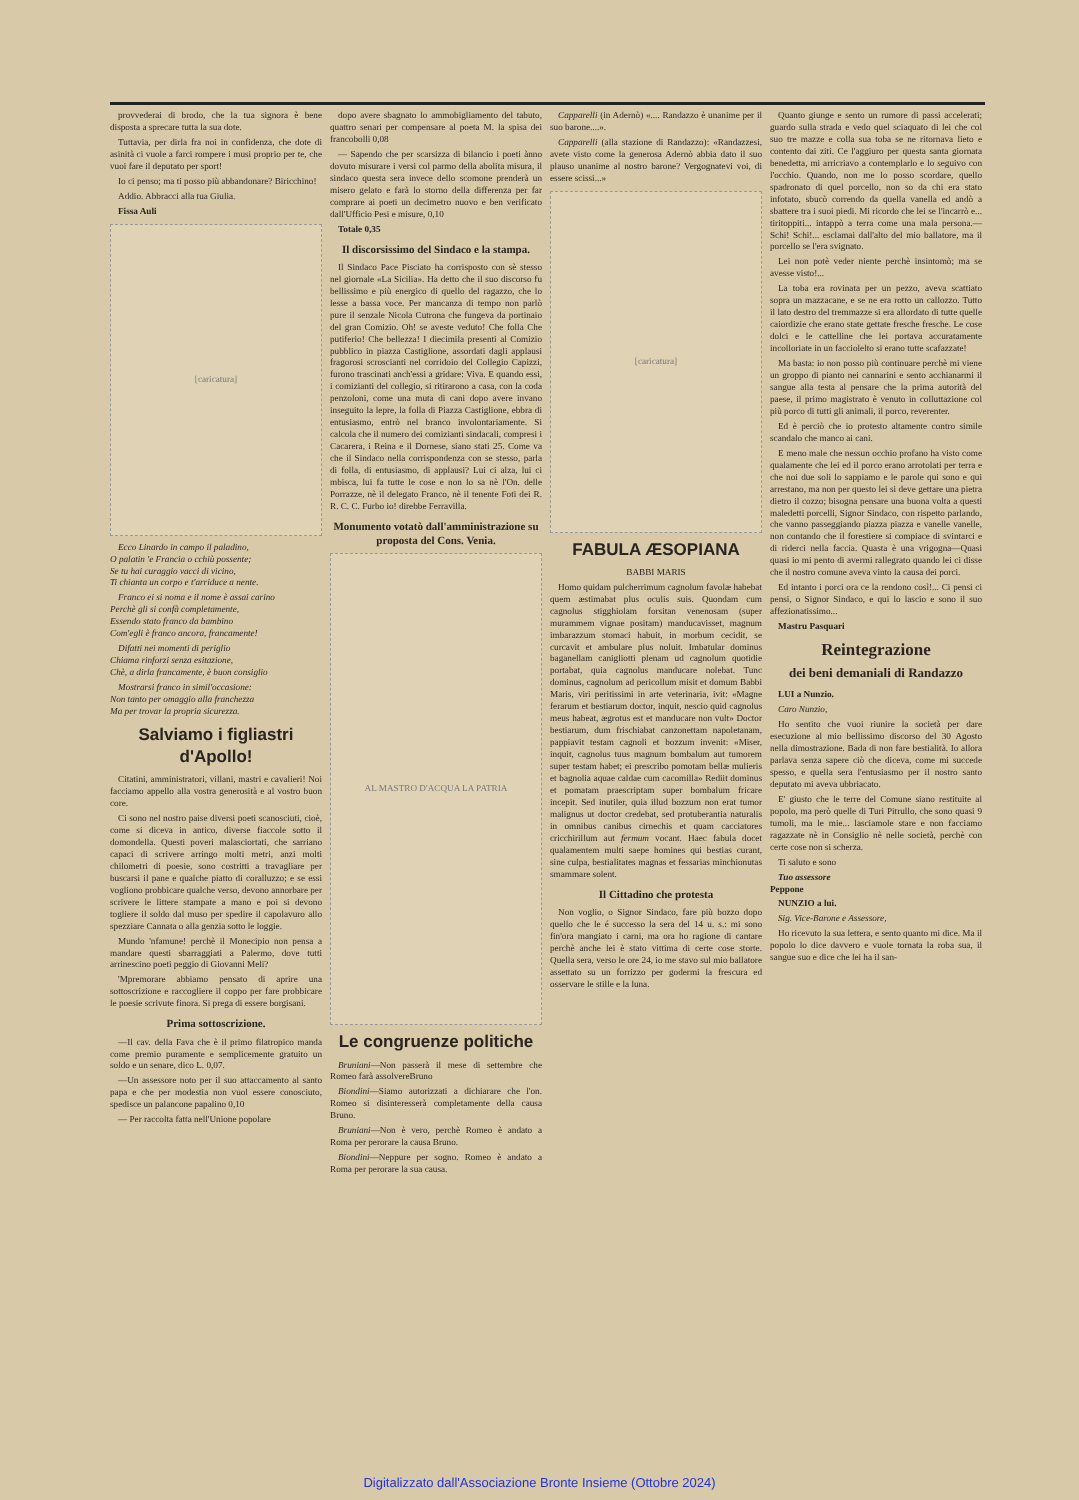provvederai di brodo, che la tua signora è bene disposta a sprecare tutta la sua dote.
Tuttavia, per dirla fra noi in confidenza, che dote di asinità ci vuole a farci rompere i musi proprio per te, che vuoi fare il deputato per sport!
Io ci penso; ma ti posso più abbandonare? Biricchino!
Addio. Abbracci alla tua Giulia.
Fissa Auli
[caricatura]
Ecco Linardo in campo il paladino,
O palatin 'e Francia o cchiù possente;
Se tu hai curaggio vacci di vicino,
Ti chianta un corpo e t'arriduce a nente.
Franco ei si noma e il nome è assai carino
Perchè gli si confà completamente,
Essendo stato franco da bambino
Com'egli è franco ancora, francamente!
Difatti nei momenti di periglio
Chiama rinforzi senza esitazione,
Chè, a dirla francamente, è buon consiglio
Mostrarsi franco in simil'occasione:
Non tanto per omaggio alla franchezza
Ma per trovar la propria sicurezza.
Salviamo i figliastri d'Apollo!
Citatini, amministratori, villani, mastri e cavalieri! Noi facciamo appello alla vostra generosità e al vostro buon core.
Ci sono nel nostro paise diversi poeti scanosciuti, cioè, come si diceva in antico, diverse fiaccole sotto il domondella. Questi poveri malasciortati, che sarriano capaci di scrivere arringo molti metri, anzi molti chilometri di poesie, sono costritti a travagliare per buscarsi il pane e qualche piatto di coralluzzo; e se essi vogliono probbicare qualche verso, devono annorbare per scrivere le littere stampate a mano e poi si devono togliere il soldo dal muso per spedire il capolavuro allo spezziare Cannata o alla genzia sotto le loggie.
Mundo 'nfamune! perchè il Monecipio non pensa a mandare questi sbarraggiati a Palermo, dove tutti arrinescino poeti peggio di Giovanni Meli?
'Mpremorare abbiamo pensato di aprire una sottoscrizione e raccogliere il coppo per fare probbicare le poesie scrivute finora. Si prega di essere borgisani.
Prima sottoscrizione.
—Il cav. della Fava che è il primo filatropico manda come premio puramente e semplicemente gratuito un soldo e un senare, dico L. 0,07.
—Un assessore noto per il suo attaccamento al santo papa e che per modestia non vuol essere conosciuto, spedisce un palancone papalino 0,10
— Per raccolta fatta nell'Unione popolare
dopo avere sbagnato lo ammobigliamento del tabuto, quattro senari per compensare al poeta M. la spisa dei francobolli 0,08
— Sapendo che per scarsizza di bilancio i poeti ànno dovuto misurare i versi col parmo della abolita misura, il sindaco questa sera invece dello scomone prenderà un misero gelato e farà lo storno della differenza per far comprare ai poeti un decimetro nuovo e ben verificato dall'Ufficio Pesi e misure, 0,10
Totale 0,35
Il discorsissimo del Sindaco e la stampa.
Il Sindaco Pace Pisciato ha corrisposto con sè stesso nel giornale «La Sicilia». Ha detto che il suo discorso fu bellissimo e più energico di quello del ragazzo, che lo lesse a bassa voce. Per mancanza di tempo non parlò pure il senzale Nicola Cutrona che fungeva da portinaio del gran Comizio. Oh! se aveste veduto! Che folla Che putiferio! Che bellezza! I diecimila presenti al Comizio pubblico in piazza Castiglione, assordati dagli applausi fragorosi scroscianti nel corridoio del Collegio Capizzi, furono trascinati anch'essi a gridare: Viva. E quando essi, i comizianti del collegio, si ritirarono a casa, con la coda penzoloni, come una muta di cani dopo avere invano inseguito la lepre, la folla di Piazza Castiglione, ebbra di entusiasmo, entrò nel branco involontariamente. Si calcola che il numero dei comizianti sindacali, compresi i Cacarera, i Reina e il Dornese, siano stati 25. Come va che il Sindaco nella corrispondenza con se stesso, parla di folla, di entusiasmo, di applausi? Lui ci alza, lui ci mbisca, lui fa tutte le cose e non lo sa nè l'On. delle Porrazze, nè il delegato Franco, nè il tenente Foti dei R. R. C. C. Furbo io! direbbe Ferravilla.
Monumento votatò dall'amministrazione su proposta del Cons. Venia.
AL MASTRO D'ACQUA LA PATRIA
Le congruenze politiche
Bruniani—Non passerà il mese di settembre che Romeo farà assolvereBruno
Biondini—Siamo autorizzati a dichiarare che l'on. Romeo si disinteresserà completamente della causa Bruno.
Bruniani—Non è vero, perchè Romeo è andato a Roma per perorare la causa Bruno.
Biondini—Neppure per sogno. Romeo è andato a Roma per perorare la sua causa.
Capparelli (in Adernò) «.... Randazzo è unanime per il suo barone....».
Capparelli (alla stazione di Randazzo): «Randazzesi, avete visto come la generosa Adernò abbia dato il suo plauso unanime al nostro barone? Vergognatevi voi, di essere scissi...»
[caricatura]
FABULA ÆSOPIANA
BABBI MARIS
Homo quidam pulcherrimum cagnolum favolæ habebat quem æstimabat plus oculis suis. Quondam cum cagnolus stigghiolam forsitan venenosam (super murammem vignae positam) manducavisset, magnum imbarazzum stomaci habuit, in morbum cecidit, se curcavit et ambulare plus noluit. Imbatular dominus baganellam canigliotti plenam ud cagnolum quotidie portabat, quia cagnolus manducare nolebat. Tunc dominus, cagnolum ad pericollum misit et domum Babbi Maris, viri peritissimi in arte veterinaria, ivit: «Magne ferarum et bestiarum doctor, inquit, nescio quid cagnolus meus habeat, ægrotus est et manducare non vult» Doctor bestiarum, dum frischiabat canzonettam napoletanam, pappiavit testam cagnoli et bozzum invenit: «Miser, inquit, cagnolus tuus magnum bombalum aut tumorem super testam habet; ei prescribo pomotam bellæ mulieris et bagnolia aquae caldae cum cacomilla» Rediit dominus et pomatam praescriptam super bombalum fricare incepit. Sed inutiler, quia illud bozzum non erat tumor malignus ut doctor credebat, sed protuberantia naturalis in omnibus canibus cirnechis et quam cacciatores cricchirillum aut fermum vocant. Haec fabula docet qualamentem multi saepe homines qui bestias curant, sine culpa, bestialitates magnas et fessarias minchionutas smammare solent.
Il Cittadino che protesta
Non voglio, o Signor Sindaco, fare più bozzo dopo quello che le é successo la sera del 14 u. s.: mi sono fin'ora mangiato i carni, ma ora ho ragione di cantare perchè anche lei è stato vittima di certe cose storte. Quella sera, verso le ore 24, io me stavo sul mio ballatore assettato su un forrizzo per godermi la frescura ed osservare le stille e la luna.
Quanto giunge e sento un rumore di passi accelerati; guardo sulla strada e vedo quel sciaquato di lei che col suo tre mazze e colla sua toba se ne ritornava lieto e contento dai ziti. Ce l'aggiuro per questa santa giornata benedetta, mi arricriavo a contemplarlo e lo seguivo con l'occhio. Quando, non me lo posso scordare, quello spadronato di quel porcello, non so da chi era stato infotato, sbucò correndo da quella vanella ed andò a sbattere tra i suoi piedi. Mi ricordo che lei se l'incarrò e... tiritoppiti... intappò a terra come una mala persona.— Schi! Schi!... esclamai dall'alto del mio ballatore, ma il porcello se l'era svignato.
Lei non potè veder niente perchè insintomò; ma se avesse visto!...
La toba era rovinata per un pezzo, aveva scattiato sopra un mazzacane, e se ne era rotto un callozzo. Tutto il lato destro del tremmazze si era allordato di tutte quelle caiordizie che erano state gettate fresche fresche. Le cose dolci e le cattelline che lei portava accuratamente incolloriate in un facciolelto si erano tutte scafazzate!
Ma basta: io non posso più continuare perchè mi viene un groppo di pianto nei cannarini e sento acchianarmi il sangue alla testa al pensare che la prima autorità del paese, il primo magistrato è venuto in colluttazione col più porco di tutti gli animali, il porco, reverenter.
Ed è perciò che io protesto altamente contro simile scandalo che manco ai cani.
E meno male che nessun occhio profano ha visto come qualamente che lei ed il porco erano arrotolati per terra e che noi due soli lo sappiamo e le parole qui sono e qui arrestano, ma non per questo lei si deve gettare una pietra dietro il cozzo; bisogna pensare una buona volta a questi maledetti porcelli, Signor Sindaco, con rispetto parlando, che vanno passeggiando piazza piazza e vanelle vanelle, non contando che il forestiere si compiace di svintarci e di riderci nella faccia. Quasta è una vrigogna—Quasi quasi io mi pento di avermi rallegrato quando lei ci disse che il nostro comune aveva vinto la causa dei porci.
Ed intanto i porci ora ce la rendono così!... Ci pensi ci pensi, o Signor Sindaco, e qui lo lascio e sono il suo affezionatissimo...
Mastru Pasquari
Reintegrazione
dei beni demaniali di Randazzo
LUI a Nunzio.
Caro Nunzio,
Ho sentito che vuoi riunire la società per dare esecuzione al mio bellissimo discorso del 30 Agosto nella dimostrazione. Bada di non fare bestialità. Io allora parlava senza sapere ciò che diceva, come mi succede spesso, e quella sera l'entusiasmo per il nostro santo deputato mi aveva ubbriacato.
E' giusto che le terre del Comune siano restituite al popolo, ma però quelle di Turi Pitrullo, che sono quasi 9 tumoli, ma le mie... lasciamole stare e non facciamo ragazzate nè in Consiglio nè nelle società, perchè con certe cose non si scherza.
Ti saluto e sono
Tuo assessore
Peppone
NUNZIO a lui.
Sig. Vice-Barone e Assessore,
Ho ricevuto la sua lettera, e sento quanto mi dice. Ma il popolo lo dice davvero e vuole tornata la roba sua, il sangue suo e dice che lei ha il san-
Digitalizzato dall'Associazione Bronte Insieme (Ottobre 2024)